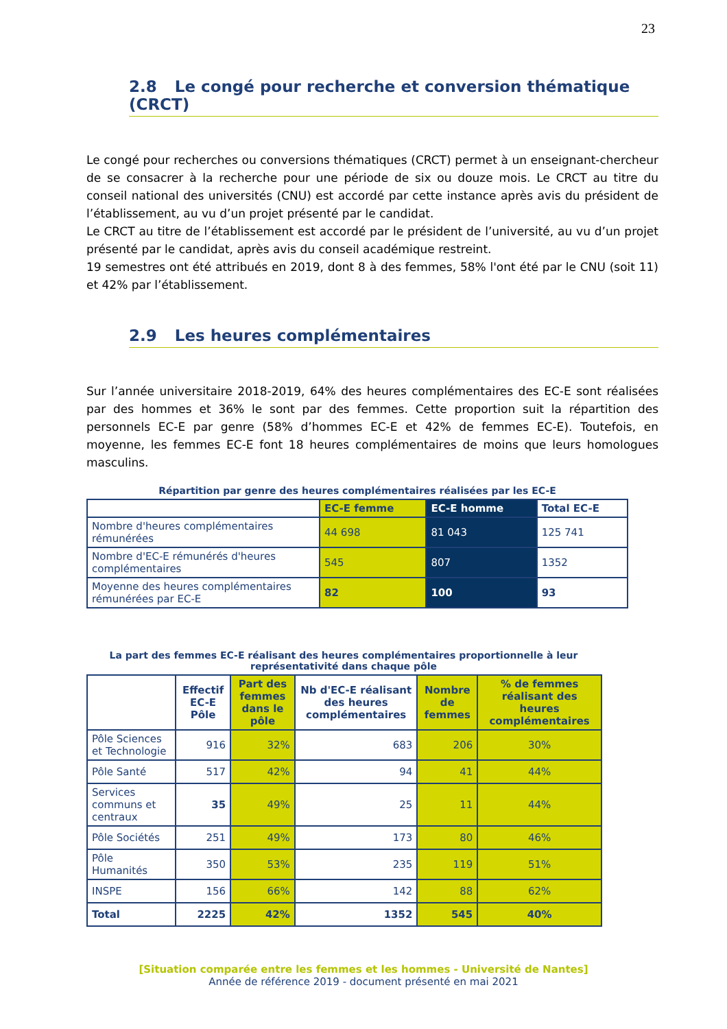23
2.8 Le congé pour recherche et conversion thématique (CRCT)
Le congé pour recherches ou conversions thématiques (CRCT) permet à un enseignant-chercheur de se consacrer à la recherche pour une période de six ou douze mois. Le CRCT au titre du conseil national des universités (CNU) est accordé par cette instance après avis du président de l’établissement, au vu d’un projet présenté par le candidat.
Le CRCT au titre de l’établissement est accordé par le président de l’université, au vu d’un projet présenté par le candidat, après avis du conseil académique restreint.
19 semestres ont été attribués en 2019, dont 8 à des femmes, 58% l'ont été par le CNU (soit 11) et 42% par l’établissement.
2.9 Les heures complémentaires
Sur l’année universitaire 2018-2019, 64% des heures complémentaires des EC-E sont réalisées par des hommes et 36% le sont par des femmes. Cette proportion suit la répartition des personnels EC-E par genre (58% d’hommes EC-E et 42% de femmes EC-E). Toutefois, en moyenne, les femmes EC-E font 18 heures complémentaires de moins que leurs homologues masculins.
Répartition par genre des heures complémentaires réalisées par les EC-E
| | EC-E femme | EC-E homme | Total EC-E |
| --- | --- | --- | --- |
| Nombre d'heures complémentaires rémunérées | 44 698 | 81 043 | 125 741 |
| Nombre d'EC-E rémunérés d'heures complémentaires | 545 | 807 | 1352 |
| Moyenne des heures complémentaires rémunérées par EC-E | 82 | 100 | 93 |
La part des femmes EC-E réalisant des heures complémentaires proportionnelle à leur représentativité dans chaque pôle
| | Effectif EC-E Pôle | Part des femmes dans le pôle | Nb d'EC-E réalisant des heures complémentaires | Nombre de femmes | % de femmes réalisant des heures complémentaires |
| --- | --- | --- | --- | --- | --- |
| Pôle Sciences et Technologie | 916 | 32% | 683 | 206 | 30% |
| Pôle Santé | 517 | 42% | 94 | 41 | 44% |
| Services communs et centraux | 35 | 49% | 25 | 11 | 44% |
| Pôle Sociétés | 251 | 49% | 173 | 80 | 46% |
| Pôle Humanités | 350 | 53% | 235 | 119 | 51% |
| INSPE | 156 | 66% | 142 | 88 | 62% |
| Total | 2225 | 42% | 1352 | 545 | 40% |
[Situation comparée entre les femmes et les hommes - Université de Nantes]
Année de référence 2019 - document présenté en mai 2021